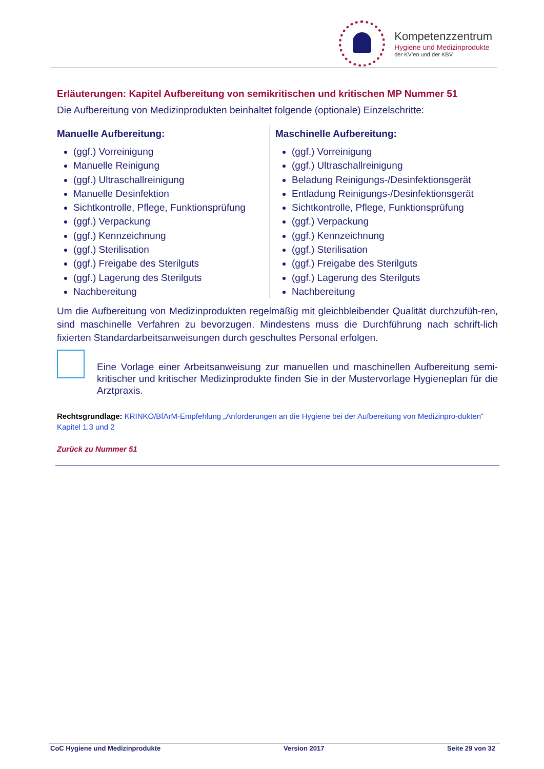Kompetenzzentrum
Hygiene und Medizinprodukte
der KV’en und der KBV
Erläuterungen: Kapitel Aufbereitung von semikritischen und kritischen MP Nummer 51
Die Aufbereitung von Medizinprodukten beinhaltet folgende (optionale) Einzelschritte:
Manuelle Aufbereitung:
(ggf.) Vorreinigung
Manuelle Reinigung
(ggf.) Ultraschallreinigung
Manuelle Desinfektion
Sichtkontrolle, Pflege, Funktionsprüfung
(ggf.) Verpackung
(ggf.) Kennzeichnung
(ggf.) Sterilisation
(ggf.) Freigabe des Sterilguts
(ggf.) Lagerung des Sterilguts
Nachbereitung
Maschinelle Aufbereitung:
(ggf.) Vorreinigung
(ggf.) Ultraschallreinigung
Beladung Reinigungs-/Desinfektionsgerät
Entladung Reinigungs-/Desinfektionsgerät
Sichtkontrolle, Pflege, Funktionsprüfung
(ggf.) Verpackung
(ggf.) Kennzeichnung
(ggf.) Sterilisation
(ggf.) Freigabe des Sterilguts
(ggf.) Lagerung des Sterilguts
Nachbereitung
Um die Aufbereitung von Medizinprodukten regelmäßig mit gleichbleibender Qualität durchzufüh-ren, sind maschinelle Verfahren zu bevorzugen. Mindestens muss die Durchführung nach schrift-lich fixierten Standardarbeitsanweisungen durch geschultes Personal erfolgen.
Eine Vorlage einer Arbeitsanweisung zur manuellen und maschinellen Aufbereitung semi-kritischer und kritischer Medizinprodukte finden Sie in der Mustervorlage Hygieneplan für die Arztpraxis.
Rechtsgrundlage: KRINKO/BfArM-Empfehlung „Anforderungen an die Hygiene bei der Aufbereitung von Medizinpro-dukten“ Kapitel 1.3 und 2
Zurück zu Nummer 51
CoC Hygiene und Medizinprodukte Version 2017 Seite 29 von 32